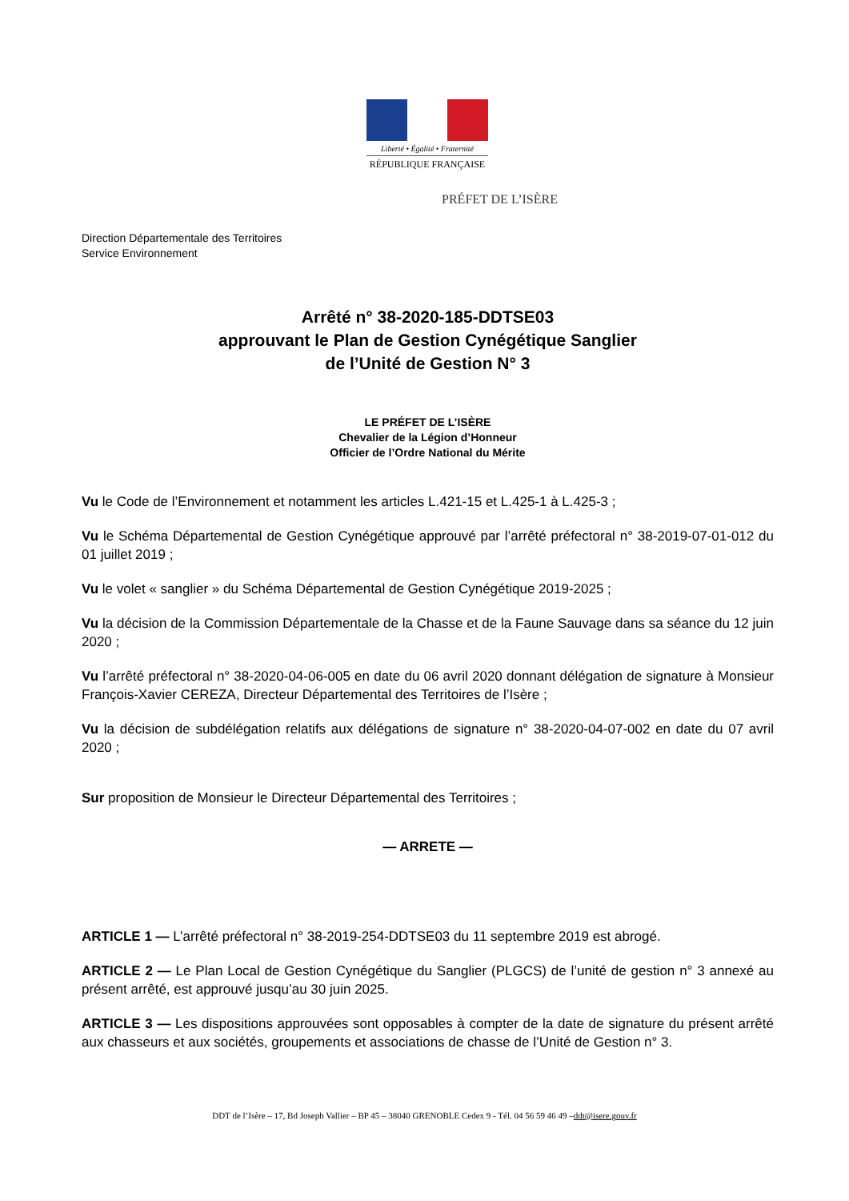Liberté • Égalité • Fraternité
RÉPUBLIQUE FRANÇAISE
PRÉFET DE L’ISÈRE
Direction Départementale des Territoires
Service Environnement
Arrêté n° 38-2020-185-DDTSE03
approuvant le Plan de Gestion Cynégétique Sanglier
de l’Unité de Gestion N° 3
LE PRÉFET DE L’ISÈRE
Chevalier de la Légion d’Honneur
Officier de l’Ordre National du Mérite
Vu le Code de l’Environnement et notamment les articles L.421-15 et L.425-1 à L.425-3 ;
Vu le Schéma Départemental de Gestion Cynégétique approuvé par l’arrêté préfectoral n° 38-2019-07-01-012 du 01 juillet 2019 ;
Vu le volet « sanglier » du Schéma Départemental de Gestion Cynégétique 2019-2025 ;
Vu la décision de la Commission Départementale de la Chasse et de la Faune Sauvage dans sa séance du 12 juin 2020 ;
Vu l’arrêté préfectoral n° 38-2020-04-06-005 en date du 06 avril 2020 donnant délégation de signature à Monsieur François-Xavier CEREZA, Directeur Départemental des Territoires de l’Isère ;
Vu la décision de subdélégation relatifs aux délégations de signature n° 38-2020-04-07-002 en date du 07 avril 2020 ;
Sur proposition de Monsieur le Directeur Départemental des Territoires ;
— ARRETE —
ARTICLE 1 — L’arrêté préfectoral n° 38-2019-254-DDTSE03 du 11 septembre 2019 est abrogé.
ARTICLE 2 — Le Plan Local de Gestion Cynégétique du Sanglier (PLGCS) de l’unité de gestion n° 3 annexé au présent arrêté, est approuvé jusqu’au 30 juin 2025.
ARTICLE 3 — Les dispositions approuvées sont opposables à compter de la date de signature du présent arrêté aux chasseurs et aux sociétés, groupements et associations de chasse de l’Unité de Gestion n° 3.
DDT de l’Isère – 17, Bd Joseph Vallier – BP 45 – 38040 GRENOBLE Cedex 9 - Tél. 04 56 59 46 49 –ddt@isere.gouv.fr